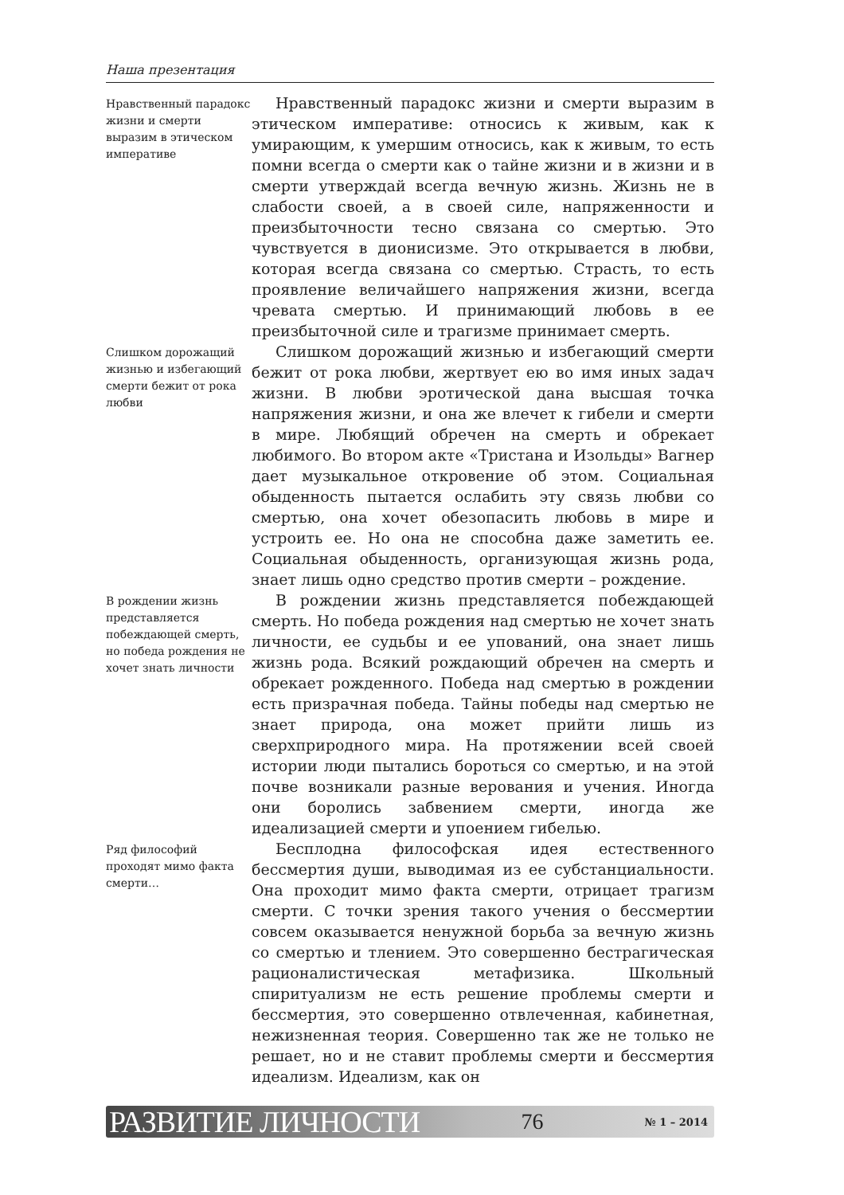Наша презентация
Нравственный парадокс жизни и смерти выразим в этическом императиве
Нравственный парадокс жизни и смерти выразим в этическом императиве: относись к живым, как к умирающим, к умершим относись, как к живым, то есть помни всегда о смерти как о тайне жизни и в жизни и в смерти утверждай всегда вечную жизнь. Жизнь не в слабости своей, а в своей силе, напряженности и преизбыточности тесно связана со смертью. Это чувствуется в дионисизме. Это открывается в любви, которая всегда связана со смертью. Страсть, то есть проявление величайшего напряжения жизни, всегда чревата смертью. И принимающий любовь в ее преизбыточной силе и трагизме принимает смерть.
Слишком дорожащий жизнью и избегающий смерти бежит от рока любви
Слишком дорожащий жизнью и избегающий смерти бежит от рока любви, жертвует ею во имя иных задач жизни. В любви эротической дана высшая точка напряжения жизни, и она же влечет к гибели и смерти в мире. Любящий обречен на смерть и обрекает любимого. Во втором акте «Тристана и Изольды» Вагнер дает музыкальное откровение об этом. Социальная обыденность пытается ослабить эту связь любви со смертью, она хочет обезопасить любовь в мире и устроить ее. Но она не способна даже заметить ее. Социальная обыденность, организующая жизнь рода, знает лишь одно средство против смерти – рождение.
В рождении жизнь представляется побеждающей смерть, но победа рождения не хочет знать личности
В рождении жизнь представляется побеждающей смерть. Но победа рождения над смертью не хочет знать личности, ее судьбы и ее упований, она знает лишь жизнь рода. Всякий рождающий обречен на смерть и обрекает рожденного. Победа над смертью в рождении есть призрачная победа. Тайны победы над смертью не знает природа, она может прийти лишь из сверхприродного мира. На протяжении всей своей истории люди пытались бороться со смертью, и на этой почве возникали разные верования и учения. Иногда они боролись забвением смерти, иногда же идеализацией смерти и упоением гибелью.
Ряд философий проходят мимо факта смерти…
Бесплодна философская идея естественного бессмертия души, выводимая из ее субстанциальности. Она проходит мимо факта смерти, отрицает трагизм смерти. С точки зрения такого учения о бессмертии совсем оказывается ненужной борьба за вечную жизнь со смертью и тлением. Это совершенно бестрагическая рационалистическая метафизика. Школьный спиритуализм не есть решение проблемы смерти и бессмертия, это совершенно отвлеченная, кабинетная, нежизненная теория. Совершенно так же не только не решает, но и не ставит проблемы смерти и бессмертия идеализм. Идеализм, как он
РАЗВИТИЕ ЛИЧНОСТИ 76 № 1 – 2014